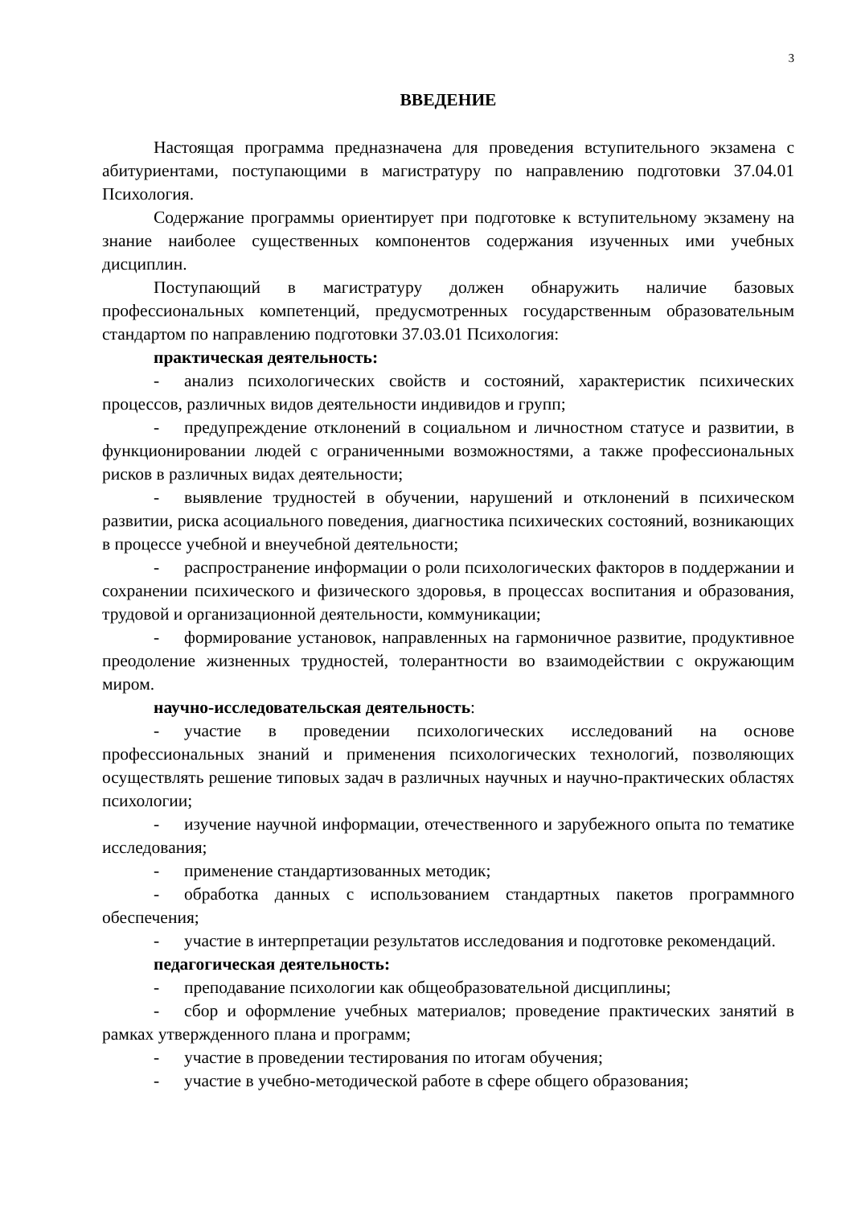3
ВВЕДЕНИЕ
Настоящая программа предназначена для проведения вступительного экзамена с абитуриентами, поступающими в магистратуру по направлению подготовки 37.04.01 Психология.
Содержание программы ориентирует при подготовке к вступительному экзамену на знание наиболее существенных компонентов содержания изученных ими учебных дисциплин.
Поступающий в магистратуру должен обнаружить наличие базовых профессиональных компетенций, предусмотренных государственным образовательным стандартом по направлению подготовки 37.03.01 Психология:
практическая деятельность:
- анализ психологических свойств и состояний, характеристик психических процессов, различных видов деятельности индивидов и групп;
- предупреждение отклонений в социальном и личностном статусе и развитии, в функционировании людей с ограниченными возможностями, а также профессиональных рисков в различных видах деятельности;
- выявление трудностей в обучении, нарушений и отклонений в психическом развитии, риска асоциального поведения, диагностика психических состояний, возникающих в процессе учебной и внеучебной деятельности;
- распространение информации о роли психологических факторов в поддержании и сохранении психического и физического здоровья, в процессах воспитания и образования, трудовой и организационной деятельности, коммуникации;
- формирование установок, направленных на гармоничное развитие, продуктивное преодоление жизненных трудностей, толерантности во взаимодействии с окружающим миром.
научно-исследовательская деятельность:
- участие в проведении психологических исследований на основе профессиональных знаний и применения психологических технологий, позволяющих осуществлять решение типовых задач в различных научных и научно-практических областях психологии;
- изучение научной информации, отечественного и зарубежного опыта по тематике исследования;
- применение стандартизованных методик;
- обработка данных с использованием стандартных пакетов программного обеспечения;
- участие в интерпретации результатов исследования и подготовке рекомендаций.
педагогическая деятельность:
- преподавание психологии как общеобразовательной дисциплины;
- сбор и оформление учебных материалов; проведение практических занятий в рамках утвержденного плана и программ;
- участие в проведении тестирования по итогам обучения;
- участие в учебно-методической работе в сфере общего образования;